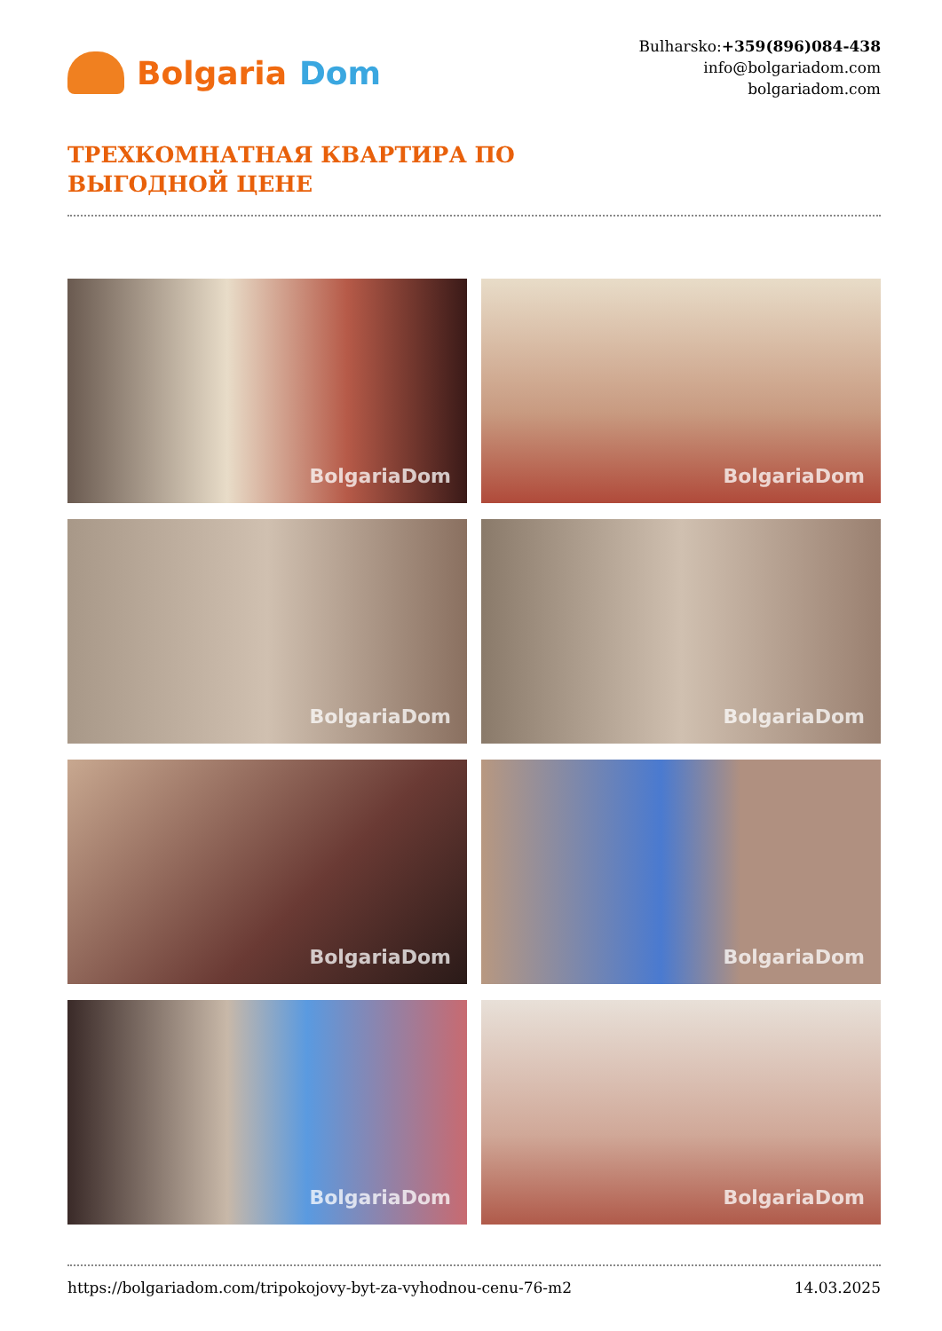Bolgaria Dom
Bulharsko:+359(896)084-438
info@bolgariadom.com
bolgariadom.com
ТРЕХКОМНАТНАЯ КВАРТИРА ПО
ВЫГОДНОЙ ЦЕНЕ
BolgariaDom
BolgariaDom
BolgariaDom
BolgariaDom
BolgariaDom
BolgariaDom
BolgariaDom
BolgariaDom
https://bolgariadom.com/tripokojovy-byt-za-vyhodnou-cenu-76-m2 14.03.2025